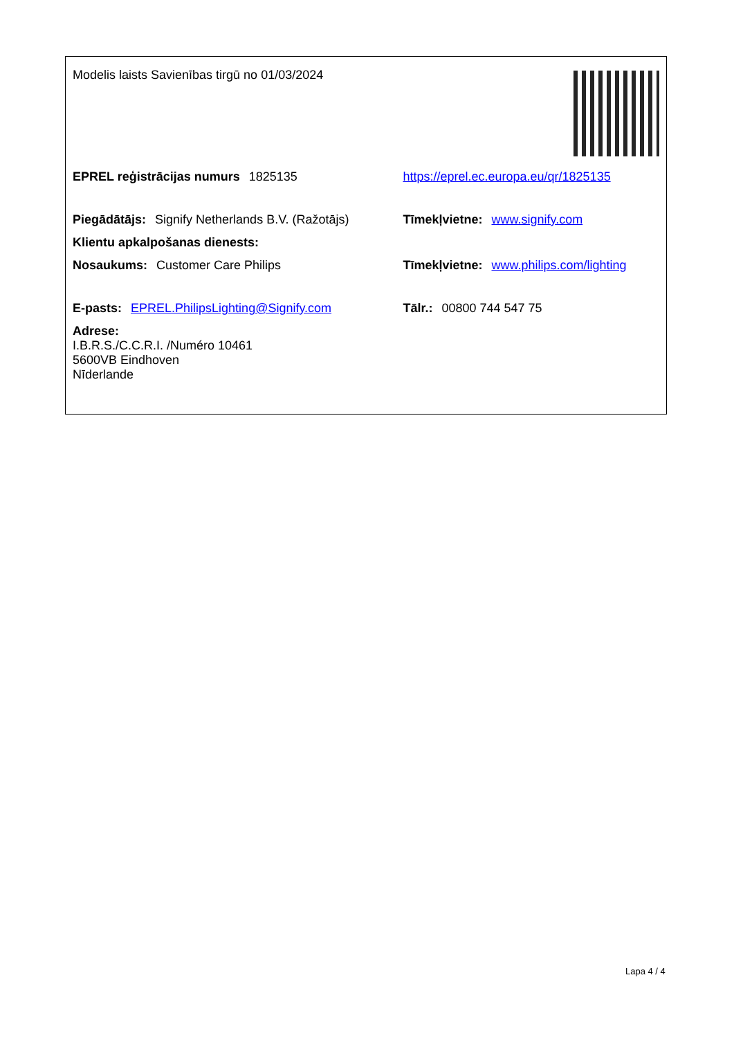| Modelis laists Savienības tirgū no 01/03/2024 | |
| EPREL reģistrācijas numurs 1825135 | https://eprel.ec.europa.eu/qr/1825135 |
| Piegādātājs: Signify Netherlands B.V. (Ražotājs) | Tīmekļvietne: www.signify.com |
| Klientu apkalpošanas dienests: | |
| Nosaukums: Customer Care Philips | Tīmekļvietne: www.philips.com/lighting |
| E-pasts: EPREL.PhilipsLighting@Signify.com | Tālr.: 00800 744 547 75 |
| Adrese: I.B.R.S./C.C.R.I. /Numéro 10461 5600VB Eindhoven Nīderlande | |
Lapa 4 / 4